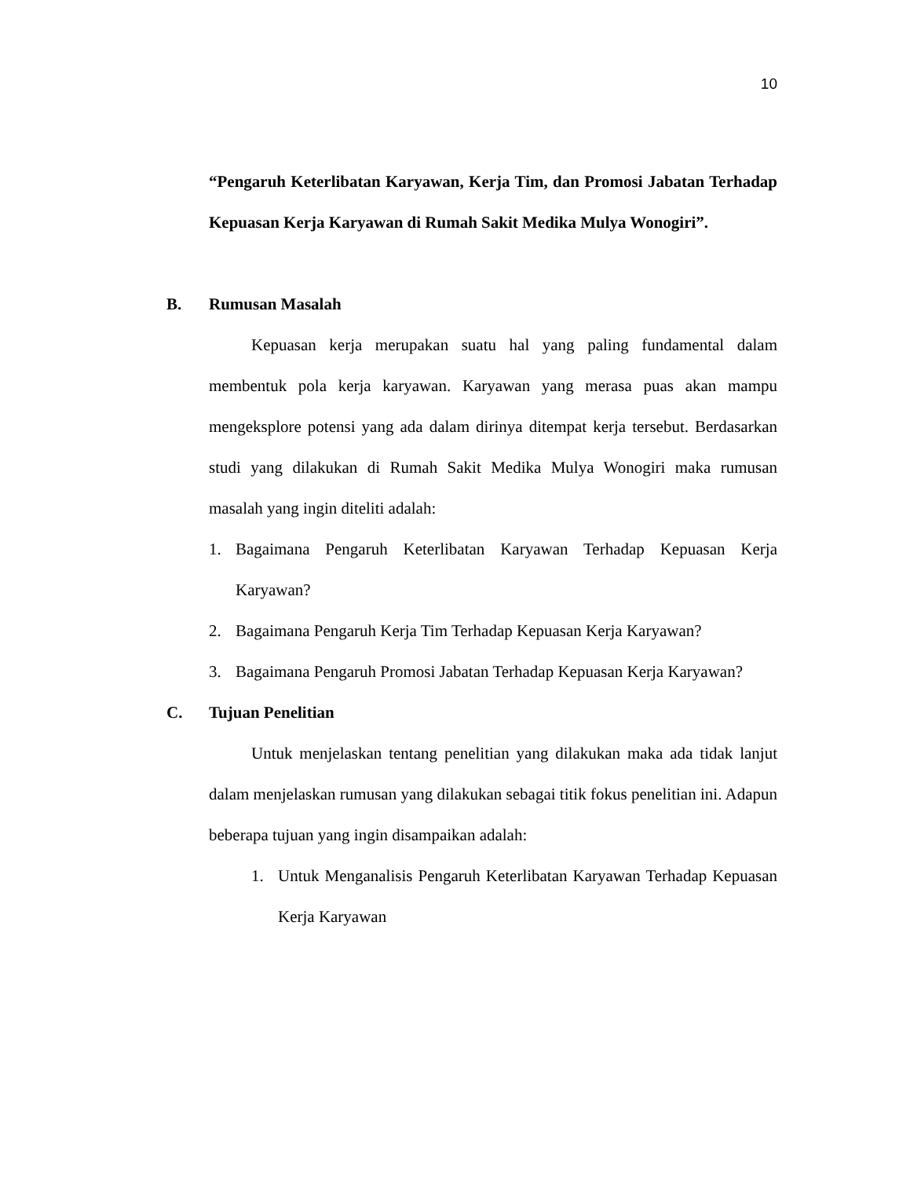10
“Pengaruh Keterlibatan Karyawan, Kerja Tim, dan Promosi Jabatan Terhadap Kepuasan Kerja Karyawan di Rumah Sakit Medika Mulya Wonogiri”.
B. Rumusan Masalah
Kepuasan kerja merupakan suatu hal yang paling fundamental dalam membentuk pola kerja karyawan. Karyawan yang merasa puas akan mampu mengeksplore potensi yang ada dalam dirinya ditempat kerja tersebut. Berdasarkan studi yang dilakukan di Rumah Sakit Medika Mulya Wonogiri maka rumusan masalah yang ingin diteliti adalah:
1. Bagaimana Pengaruh Keterlibatan Karyawan Terhadap Kepuasan Kerja Karyawan?
2. Bagaimana Pengaruh Kerja Tim Terhadap Kepuasan Kerja Karyawan?
3. Bagaimana Pengaruh Promosi Jabatan Terhadap Kepuasan Kerja Karyawan?
C. Tujuan Penelitian
Untuk menjelaskan tentang penelitian yang dilakukan maka ada tidak lanjut dalam menjelaskan rumusan yang dilakukan sebagai titik fokus penelitian ini. Adapun beberapa tujuan yang ingin disampaikan adalah:
1. Untuk Menganalisis Pengaruh Keterlibatan Karyawan Terhadap Kepuasan Kerja Karyawan